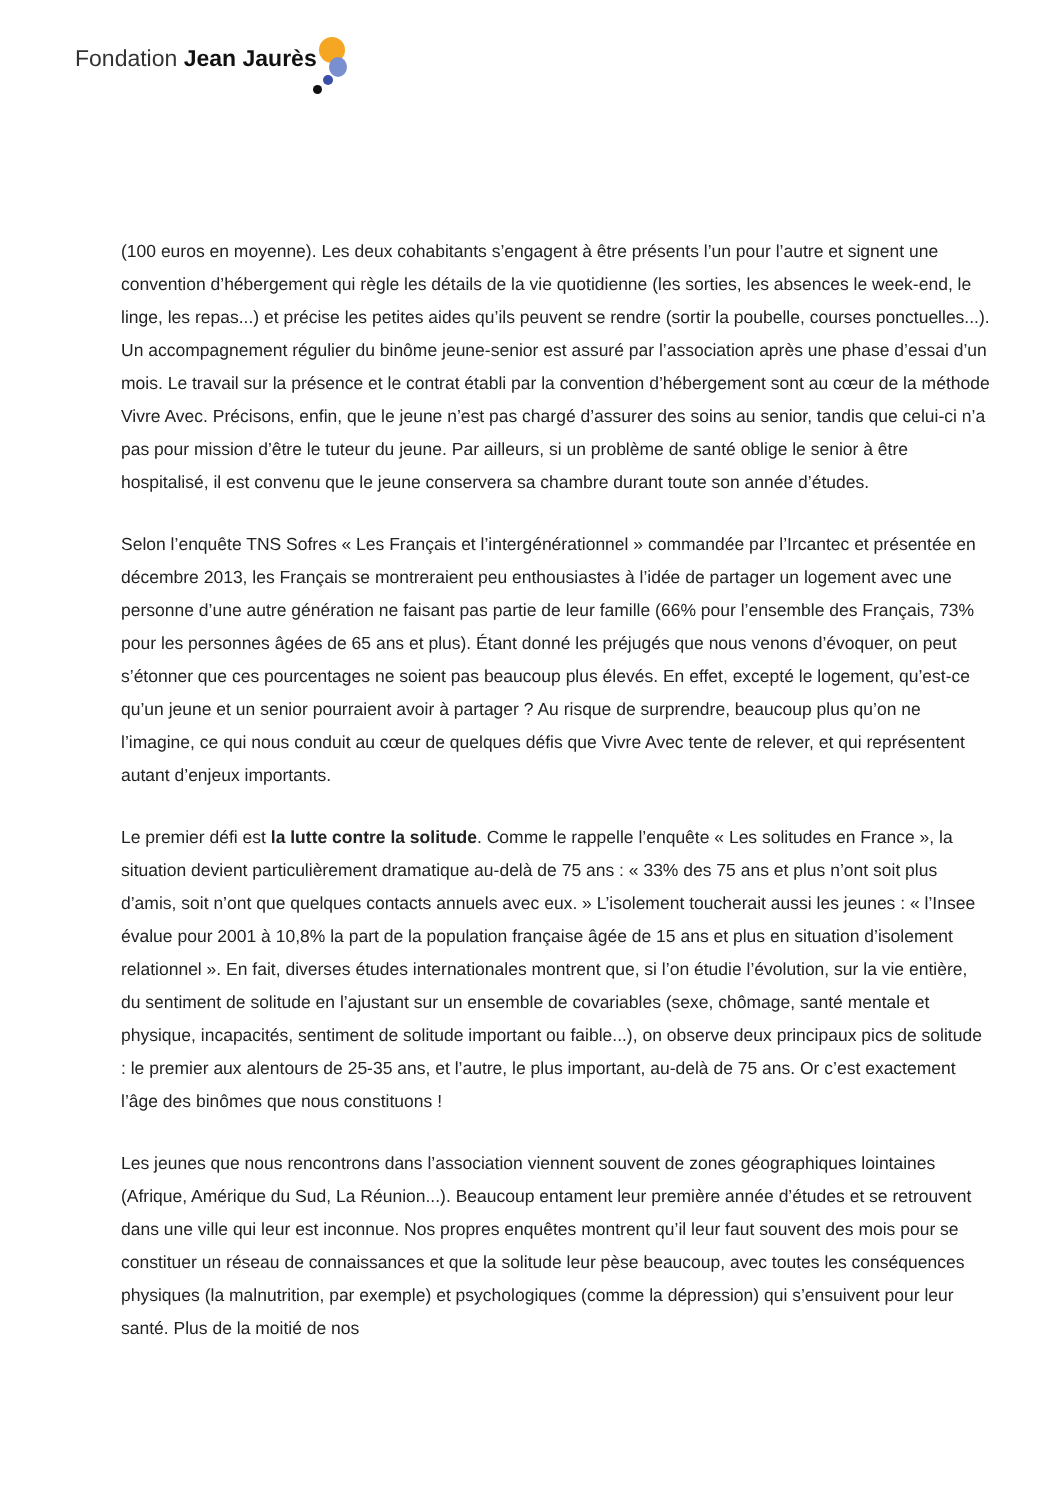Fondation Jean Jaurès
(100 euros en moyenne). Les deux cohabitants s’engagent à être présents l’un pour l’autre et signent une convention d’hébergement qui règle les détails de la vie quotidienne (les sorties, les absences le week-end, le linge, les repas...) et précise les petites aides qu’ils peuvent se rendre (sortir la poubelle, courses ponctuelles...). Un accompagnement régulier du binôme jeune-senior est assuré par l’association après une phase d’essai d’un mois. Le travail sur la présence et le contrat établi par la convention d’hébergement sont au cœur de la méthode Vivre Avec. Précisons, enfin, que le jeune n’est pas chargé d’assurer des soins au senior, tandis que celui-ci n’a pas pour mission d’être le tuteur du jeune. Par ailleurs, si un problème de santé oblige le senior à être hospitalisé, il est convenu que le jeune conservera sa chambre durant toute son année d’études.
Selon l’enquête TNS Sofres « Les Français et l’intergénérationnel » commandée par l’Ircantec et présentée en décembre 2013, les Français se montreraient peu enthousiastes à l’idée de partager un logement avec une personne d’une autre génération ne faisant pas partie de leur famille (66% pour l’ensemble des Français, 73% pour les personnes âgées de 65 ans et plus). Étant donné les préjugés que nous venons d’évoquer, on peut s’étonner que ces pourcentages ne soient pas beaucoup plus élevés. En effet, excepté le logement, qu’est-ce qu’un jeune et un senior pourraient avoir à partager ? Au risque de surprendre, beaucoup plus qu’on ne l’imagine, ce qui nous conduit au cœur de quelques défis que Vivre Avec tente de relever, et qui représentent autant d’enjeux importants.
Le premier défi est la lutte contre la solitude. Comme le rappelle l’enquête « Les solitudes en France », la situation devient particulièrement dramatique au-delà de 75 ans : « 33% des 75 ans et plus n’ont soit plus d’amis, soit n’ont que quelques contacts annuels avec eux. » L’isolement toucherait aussi les jeunes : « l’Insee évalue pour 2001 à 10,8% la part de la population française âgée de 15 ans et plus en situation d’isolement relationnel ». En fait, diverses études internationales montrent que, si l’on étudie l’évolution, sur la vie entière, du sentiment de solitude en l’ajustant sur un ensemble de covariables (sexe, chômage, santé mentale et physique, incapacités, sentiment de solitude important ou faible...), on observe deux principaux pics de solitude : le premier aux alentours de 25-35 ans, et l’autre, le plus important, au-delà de 75 ans. Or c’est exactement l’âge des binômes que nous constituons !
Les jeunes que nous rencontrons dans l’association viennent souvent de zones géographiques lointaines (Afrique, Amérique du Sud, La Réunion...). Beaucoup entament leur première année d’études et se retrouvent dans une ville qui leur est inconnue. Nos propres enquêtes montrent qu’il leur faut souvent des mois pour se constituer un réseau de connaissances et que la solitude leur pèse beaucoup, avec toutes les conséquences physiques (la malnutrition, par exemple) et psychologiques (comme la dépression) qui s’ensuivent pour leur santé. Plus de la moitié de nos